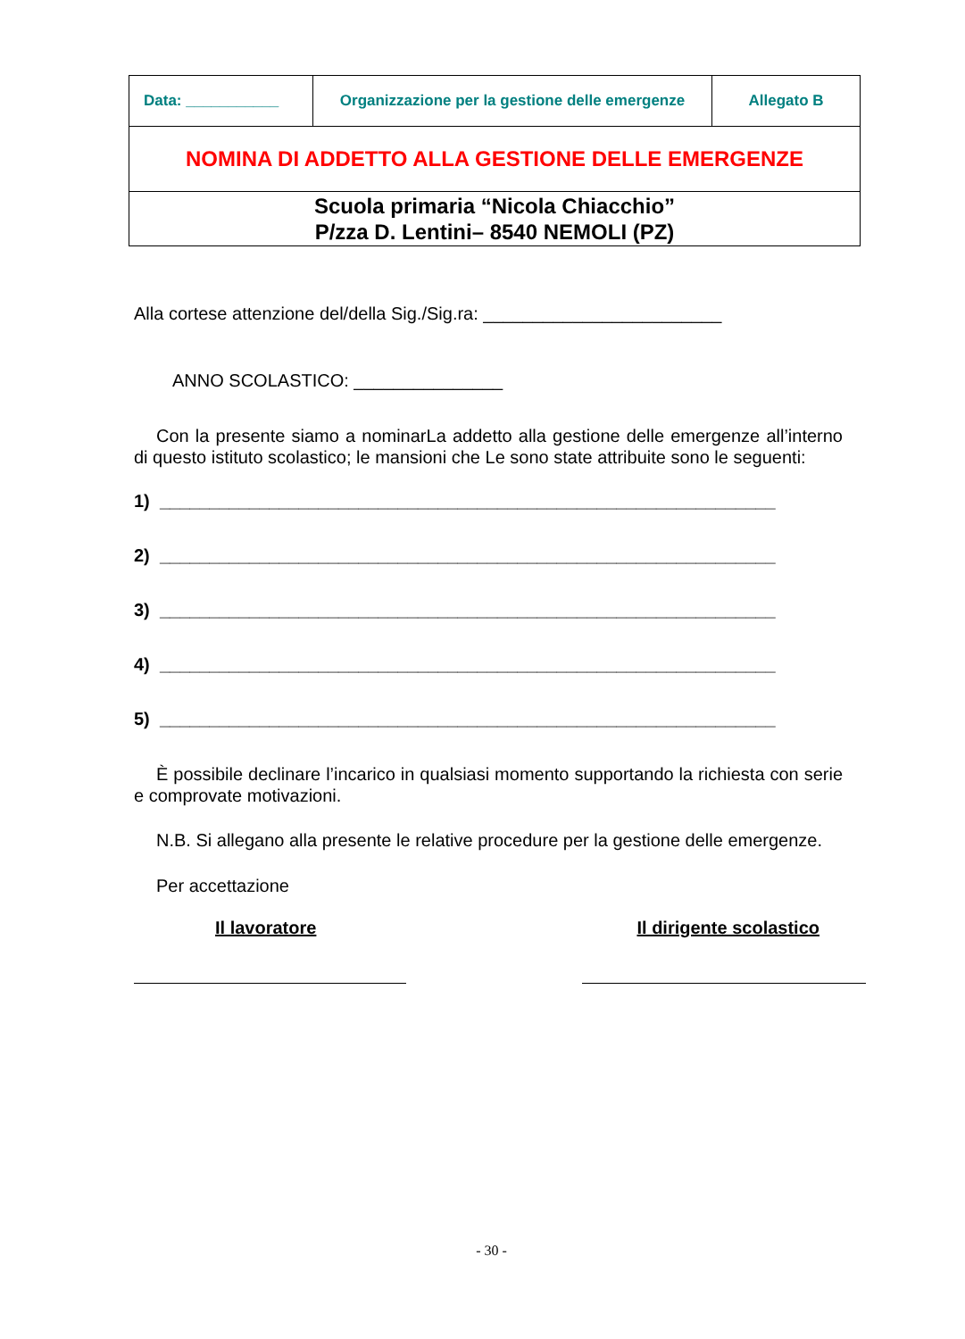| Data: ___________ | Organizzazione per la gestione delle emergenze | Allegato B |
| NOMINA DI ADDETTO ALLA GESTIONE DELLE EMERGENZE | | |
| Scuola primaria “Nicola Chiacchio” P/zza D. Lentini– 8540 NEMOLI (PZ) | | |
Alla cortese attenzione del/della Sig./Sig.ra: ________________________
ANNO SCOLASTICO: _______________
Con la presente siamo a nominarLa addetto alla gestione delle emergenze all’interno di questo istituto scolastico; le mansioni che Le sono state attribuite sono le seguenti:
1) ______________________________________________________________
2) ______________________________________________________________
3) ______________________________________________________________
4) ______________________________________________________________
5) ______________________________________________________________
È possibile declinare l’incarico in qualsiasi momento supportando la richiesta con serie e comprovate motivazioni.
N.B. Si allegano alla presente le relative procedure per la gestione delle emergenze.
Per accettazione
Il lavoratore Il dirigente scolastico
- 30 -